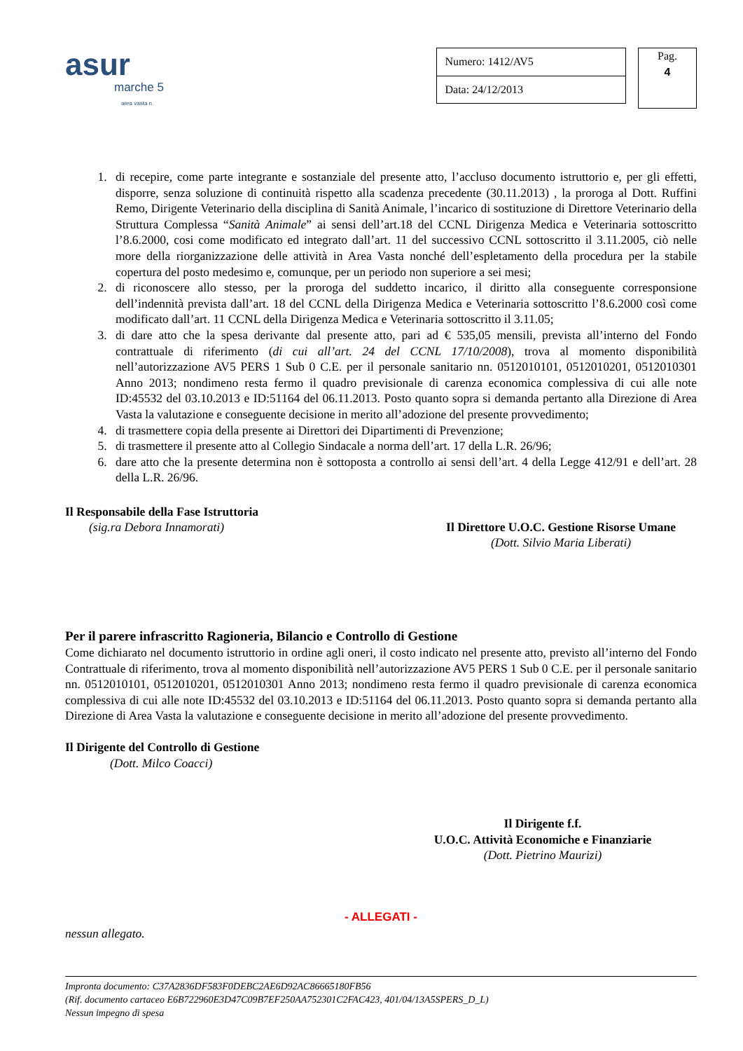asur
marche 5
area vasta n.
| Numero: 1412/AV5 |
| Data: 24/12/2013 |
Pag.
4
1. di recepire, come parte integrante e sostanziale del presente atto, l’accluso documento istruttorio e, per gli effetti, disporre, senza soluzione di continuità rispetto alla scadenza precedente (30.11.2013) , la proroga al Dott. Ruffini Remo, Dirigente Veterinario della disciplina di Sanità Animale, l’incarico di sostituzione di Direttore Veterinario della Struttura Complessa “Sanità Animale” ai sensi dell’art.18 del CCNL Dirigenza Medica e Veterinaria sottoscritto l’8.6.2000, cosi come modificato ed integrato dall’art. 11 del successivo CCNL sottoscritto il 3.11.2005, ciò nelle more della riorganizzazione delle attività in Area Vasta nonché dell’espletamento della procedura per la stabile copertura del posto medesimo e, comunque, per un periodo non superiore a sei mesi;
2. di riconoscere allo stesso, per la proroga del suddetto incarico, il diritto alla conseguente corresponsione dell’indennità prevista dall’art. 18 del CCNL della Dirigenza Medica e Veterinaria sottoscritto l’8.6.2000 così come modificato dall’art. 11 CCNL della Dirigenza Medica e Veterinaria sottoscritto il 3.11.05;
3. di dare atto che la spesa derivante dal presente atto, pari ad € 535,05 mensili, prevista all’interno del Fondo contrattuale di riferimento (di cui all’art. 24 del CCNL 17/10/2008), trova al momento disponibilità nell’autorizzazione AV5 PERS 1 Sub 0 C.E. per il personale sanitario nn. 0512010101, 0512010201, 0512010301 Anno 2013; nondimeno resta fermo il quadro previsionale di carenza economica complessiva di cui alle note ID:45532 del 03.10.2013 e ID:51164 del 06.11.2013. Posto quanto sopra si demanda pertanto alla Direzione di Area Vasta la valutazione e conseguente decisione in merito all’adozione del presente provvedimento;
4. di trasmettere copia della presente ai Direttori dei Dipartimenti di Prevenzione;
5. di trasmettere il presente atto al Collegio Sindacale a norma dell’art. 17 della L.R. 26/96;
6. dare atto che la presente determina non è sottoposta a controllo ai sensi dell’art. 4 della Legge 412/91 e dell’art. 28 della L.R. 26/96.
Il Responsabile della Fase Istruttoria
(sig.ra Debora Innamorati)
Il Direttore U.O.C. Gestione Risorse Umane
(Dott. Silvio Maria Liberati)
Per il parere infrascritto Ragioneria, Bilancio e Controllo di Gestione
Come dichiarato nel documento istruttorio in ordine agli oneri, il costo indicato nel presente atto, previsto all’interno del Fondo Contrattuale di riferimento, trova al momento disponibilità nell’autorizzazione AV5 PERS 1 Sub 0 C.E. per il personale sanitario nn. 0512010101, 0512010201, 0512010301 Anno 2013; nondimeno resta fermo il quadro previsionale di carenza economica complessiva di cui alle note ID:45532 del 03.10.2013 e ID:51164 del 06.11.2013. Posto quanto sopra si demanda pertanto alla Direzione di Area Vasta la valutazione e conseguente decisione in merito all’adozione del presente provvedimento.
Il Dirigente del Controllo di Gestione
(Dott. Milco Coacci)
Il Dirigente f.f.
U.O.C. Attività Economiche e Finanziarie
(Dott. Pietrino Maurizi)
- ALLEGATI -
nessun allegato.
Impronta documento: C37A2836DF583F0DEBC2AE6D92AC86665180FB56
(Rif. documento cartaceo E6B722960E3D47C09B7EF250AA752301C2FAC423, 401/04/13A5SPERS_D_L)
Nessun impegno di spesa